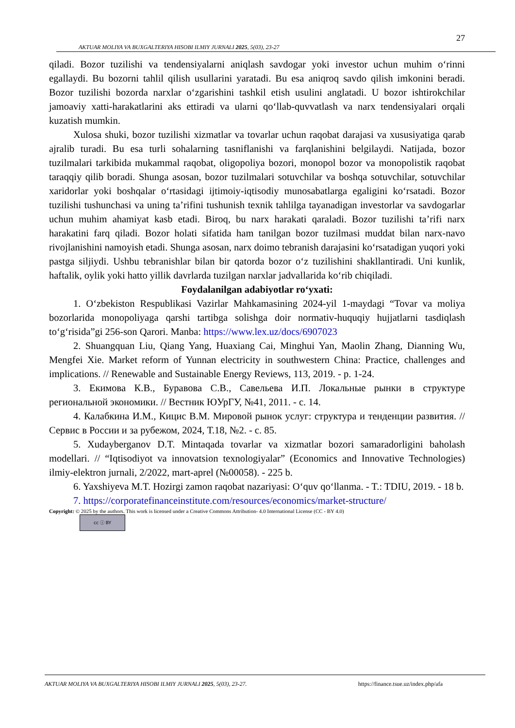27
AKTUAR MOLIYA VA BUXGALTERIYA HISOBI ILMIY JURNALI 2025, 5(03), 23-27
qiladi. Bozor tuzilishi va tendensiyalarni aniqlash savdogar yoki investor uchun muhim oʻrinni egallaydi. Bu bozorni tahlil qilish usullarini yaratadi. Bu esa aniqroq savdo qilish imkonini beradi. Bozor tuzilishi bozorda narxlar oʻzgarishini tashkil etish usulini anglatadi. U bozor ishtirokchilar jamoaviy xatti-harakatlarini aks ettiradi va ularni qoʻllab-quvvatlash va narx tendensiyalari orqali kuzatish mumkin.
Xulosa shuki, bozor tuzilishi xizmatlar va tovarlar uchun raqobat darajasi va xususiyatiga qarab ajralib turadi. Bu esa turli sohalarning tasniflanishi va farqlanishini belgilaydi. Natijada, bozor tuzilmalari tarkibida mukammal raqobat, oligopoliya bozori, monopol bozor va monopolistik raqobat taraqqiy qilib boradi. Shunga asosan, bozor tuzilmalari sotuvchilar va boshqa sotuvchilar, sotuvchilar xaridorlar yoki boshqalar oʻrtasidagi ijtimoiy-iqtisodiy munosabatlarga egaligini koʻrsatadi. Bozor tuzilishi tushunchasi va uning taʼrifini tushunish texnik tahlilga tayanadigan investorlar va savdogarlar uchun muhim ahamiyat kasb etadi. Biroq, bu narx harakati qaraladi. Bozor tuzilishi taʼrifi narx harakatini farq qiladi. Bozor holati sifatida ham tanilgan bozor tuzilmasi muddat bilan narx-navo rivojlanishini namoyish etadi. Shunga asosan, narx doimo tebranish darajasini koʻrsatadigan yuqori yoki pastga siljiydi. Ushbu tebranishlar bilan bir qatorda bozor oʻz tuzilishini shakllantiradi. Uni kunlik, haftalik, oylik yoki hatto yillik davrlarda tuzilgan narxlar jadvallarida koʻrib chiqiladi.
Foydalanilgan adabiyotlar roʻyxati:
1. Oʻzbekiston Respublikasi Vazirlar Mahkamasining 2024-yil 1-maydagi “Tovar va moliya bozorlarida monopoliyaga qarshi tartibga solishga doir normativ-huquqiy hujjatlarni tasdiqlash toʻgʻrisida”gi 256-son Qarori. Manba: https://www.lex.uz/docs/6907023
2. Shuangquan Liu, Qiang Yang, Huaxiang Cai, Minghui Yan, Maolin Zhang, Dianning Wu, Mengfei Xie. Market reform of Yunnan electricity in southwestern China: Practice, challenges and implications. // Renewable and Sustainable Energy Reviews, 113, 2019. - p. 1-24.
3. Екимова К.В., Буравова С.В., Савельева И.П. Локальные рынки в структуре региональной экономики. // Вестник ЮУрГУ, №41, 2011. - с. 14.
4. Калабкина И.М., Кицис В.М. Мировой рынок услуг: структура и тенденции развития. // Сервис в России и за рубежом, 2024, Т.18, №2. - с. 85.
5. Xudayberganov D.T. Mintaqada tovarlar va xizmatlar bozori samaradorligini baholash modellari. // “Iqtisodiyot va innovatsion texnologiyalar” (Economics and Innovative Technologies) ilmiy-elektron jurnali, 2/2022, mart-aprel (№00058). - 225 b.
6. Yaxshiyeva M.T. Hozirgi zamon raqobat nazariyasi: Oʻquv qoʻllanma. - T.: TDIU, 2019. - 18 b.
7. https://corporatefinanceinstitute.com/resources/economics/market-structure/
Copyright: © 2025 by the authors. This work is licensed under a Creative Commons Attribution- 4.0 International License (CC - BY 4.0)
cc ⓘ BY
AKTUAR MOLIYA VA BUXGALTERIYA HISOBI ILMIY JURNALI 2025, 5(03), 23-27. https://finance.tsue.uz/index.php/afa